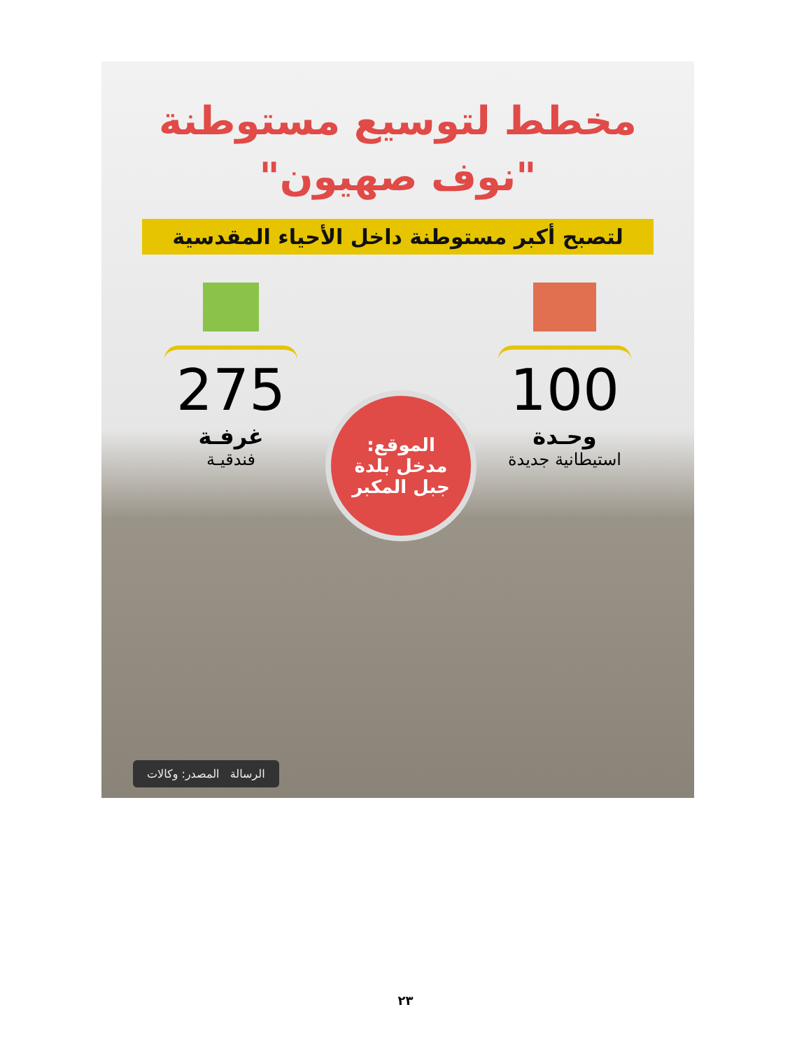مخطط لتوسيع مستوطنة
"نوف صهيون"
لتصبح أكبر مستوطنة داخل الأحياء المقدسية
100
وحـدة
استيطانية جديدة
275
غرفـة
فندقيـة
الموقع:
مدخل بلدة
جبل المكبر
الرسالة المصدر: وكالات
٢٣